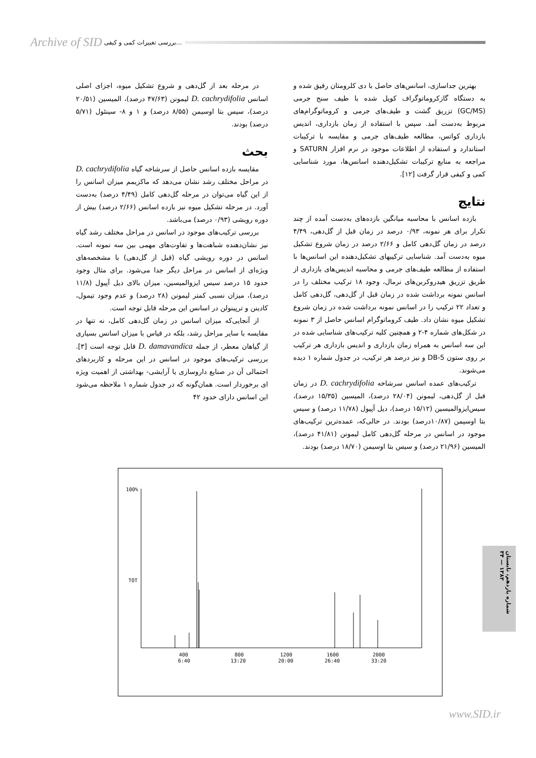Archive of SID بررسی تغییرات کمی و کیفی...
بهترین جداسازی، اسانس‌های حاصل با دی کلرومتان رقیق شده و به دستگاه گازکروماتوگراف کوپل شده با طیف سنج جرمی (GC/MS) تزریق گشت و طیف‌های جرمی و کروماتوگرام‌های مربوط به‌دست آمد. سپس با استفاده از زمان بازداری، اندیس بازداری کواتس، مطالعه طیف‌های جرمی و مقایسه با ترکیبات استاندارد و استفاده از اطلاعات موجود در نرم افزار SATURN و مراجعه به منابع ترکیبات تشکیل‌دهنده اسانس‌ها، مورد شناسایی کمی و کیفی قرار گرفت [۱۲].
نتایج
بازده اسانس با محاسبه میانگین بازده‌های به‌دست آمده از چند تکرار برای هر نمونه، ۰/۹۳ درصد در زمان قبل از گل‌دهی، ۴/۴۹ درصد در زمان گل‌دهی کامل و ۲/۶۶ درصد در زمان شروع تشکیل میوه به‌دست آمد. شناسایی ترکیبهای تشکیل‌دهنده این اسانس‌ها با استفاده از مطالعه طیف‌های جرمی و محاسبه اندیس‌های بازداری از طریق تزریق هیدروکربن‌های نرمال، وجود ۱۸ ترکیب مختلف را در اسانس نمونه برداشت شده در زمان قبل از گل‌دهی، گل‌دهی کامل و تعداد ۲۲ ترکیب را در اسانس نمونه برداشت شده در زمان شروع تشکیل میوه نشان داد. طیف کروماتوگرام اسانس حاصل از ۳ نمونه در شکل‌های شماره ۴-۲ و همچنین کلیه ترکیب‌های شناسایی شده در این سه اسانس به همراه زمان بازداری و اندیس بازداری هر ترکیب بر روی ستون DB-5 و نیز درصد هر ترکیب، در جدول شماره ۱ دیده می‌شوند.
ترکیب‌های عمده اسانس سرشاخه D. cachrydifolia در زمان قبل از گل‌دهی، لیمونن (۲۸/۰۴ درصد)، المیسین (۱۵/۳۵ درصد)، سیس‌ایزوالمیسین (۱۵/۱۲ درصد)، دیل آپیول (۱۱/۷۸ درصد) و سیس بتا اوسیمن (۱۰/۸۷درصد) بودند. در حالی‌که، عمده‌ترین ترکیب‌های موجود در اسانس در مرحله گل‌دهی کامل لیمونن (۴۱/۸۱ درصد)، المیسین (۲۱/۹۶ درصد) و سیس بتا اوسیمن (۱۸/۷۰ درصد) بودند.
در مرحله بعد از گل‌دهی و شروع تشکیل میوه، اجزای اصلی اسانس D. cachrydifolia لیمونن (۴۷/۶۳ درصد)، المیسین (۲۰/۵۱ درصد)، سیس بتا اوسیمن (۸/۵۵ درصد) و ۱ و ۸- سینئول (۵/۷۱ درصد) بودند.
بحث
مقایسه بازده اسانس حاصل از سرشاخه گیاه D. cachrydifolia در مراحل مختلف رشد نشان می‌دهد که ماکزیمم میزان اسانس را از این گیاه می‌توان در مرحله گل‌دهی کامل (۴/۴۹ درصد) به‌دست آورد. در مرحله تشکیل میوه نیز بازده اسانس (۲/۶۶ درصد) بیش از دوره رویشی (۰/۹۳ درصد) می‌باشد.
بررسی ترکیب‌های موجود در اسانس در مراحل مختلف رشد گیاه نیز نشان‌دهنده شباهت‌ها و تفاوت‌های مهمی بین سه نمونه است. اسانس در دوره رویشی گیاه (قبل از گل‌دهی) با مشخصه‌های ویژه‌ای از اسانس در مراحل دیگر جدا می‌شود. برای مثال وجود حدود ۱۵ درصد سیس ایزوالمیسین، میزان بالای دیل آپیول (۱۱/۸ درصد)، میزان نسبی کمتر لیمونن (۲۸ درصد) و عدم وجود تیمول، کادینن و ترپینولن در اسانس این مرحله قابل توجه است.
از آنجایی‌که میزان اسانس در زمان گل‌دهی کامل، نه تنها در مقایسه با سایر مراحل رشد، بلکه در قیاس با میزان اسانس بسیاری از گیاهان معطر، از جمله D. damavandica قابل توجه است [۳]. بررسی ترکیب‌های موجود در اسانس در این مرحله و کاربردهای احتمالی آن در صنایع داروسازی یا آرایشی- بهداشتی از اهمیت ویژه ای برخوردار است. همان‌گونه که در جدول شماره ۱ ملاحظه می‌شود این اسانس دارای حدود ۴۲
100%
TOT
400
6:40
800
13:20
1200
20:00
1600
26:40
2000
33:20
شماره یازدهم، تابستان ۱۳۸۳ — ۳۴
www.SID.ir